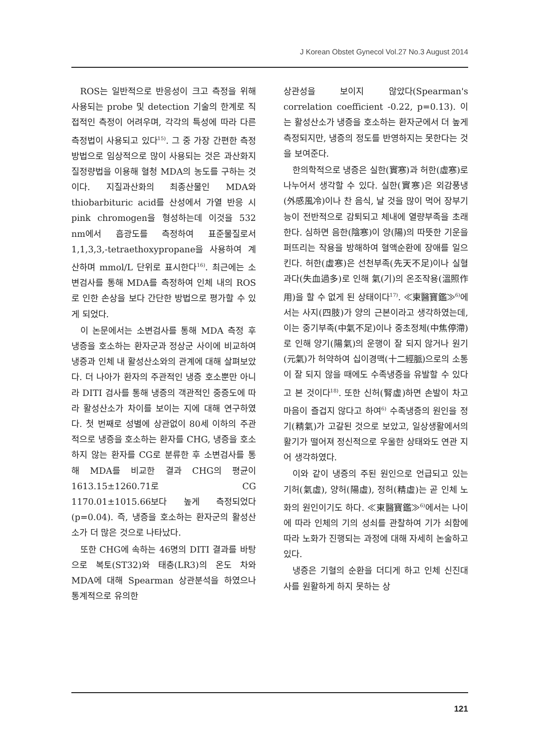J Korean Obstet Gynecol Vol.27 No.3 August 2014
ROS는 일반적으로 반응성이 크고 측정을 위해 사용되는 probe 및 detection 기술의 한계로 직접적인 측정이 어려우며, 각각의 특성에 따라 다른 측정법이 사용되고 있다<sup>15)</sup>. 그 중 가장 간편한 측정방법으로 임상적으로 많이 사용되는 것은 과산화지질정량법을 이용해 혈청 MDA의 농도를 구하는 것이다. 지질과산화의 최종산물인 MDA와 thiobarbituric acid를 산성에서 가열 반응 시 pink chromogen을 형성하는데 이것을 532 nm에서 흡광도를 측정하여 표준물질로서 1,1,3,3,-tetraethoxypropane을 사용하여 계산하며 mmol/L 단위로 표시한다<sup>16)</sup>. 최근에는 소변검사를 통해 MDA를 측정하여 인체 내의 ROS로 인한 손상을 보다 간단한 방법으로 평가할 수 있게 되었다.
이 논문에서는 소변검사를 통해 MDA 측정 후 냉증을 호소하는 환자군과 정상군 사이에 비교하여 냉증과 인체 내 활성산소와의 관계에 대해 살펴보았다. 더 나아가 환자의 주관적인 냉증 호소뿐만 아니라 DITI 검사를 통해 냉증의 객관적인 중증도에 따라 활성산소가 차이를 보이는 지에 대해 연구하였다. 첫 번째로 성별에 상관없이 80세 이하의 주관적으로 냉증을 호소하는 환자를 CHG, 냉증을 호소하지 않는 환자를 CG로 분류한 후 소변검사를 통해 MDA를 비교한 결과 CHG의 평균이 1613.15±1260.71로 CG 1170.01±1015.66보다 높게 측정되었다(p=0.04). 즉, 냉증을 호소하는 환자군의 활성산소가 더 많은 것으로 나타났다.
또한 CHG에 속하는 46명의 DITI 결과를 바탕으로 복토(ST32)와 태충(LR3)의 온도 차와 MDA에 대해 Spearman 상관분석을 하였으나 통계적으로 유의한
상관성을 보이지 않았다(Spearman's correlation coefficient -0.22, p=0.13). 이는 활성산소가 냉증을 호소하는 환자군에서 더 높게 측정되지만, 냉증의 정도를 반영하지는 못한다는 것을 보여준다.
한의학적으로 냉증은 실한(實寒)과 허한(虛寒)로 나누어서 생각할 수 있다. 실한(實寒)은 외감풍냉(外感風冷)이나 찬 음식, 날 것을 많이 먹어 장부기능이 전반적으로 감퇴되고 체내에 열량부족을 초래한다. 심하면 음한(陰寒)이 양(陽)의 따뜻한 기운을 퍼뜨리는 작용을 방해하여 혈액순환에 장애를 일으킨다. 허한(虛寒)은 선천부족(先天不足)이나 실혈과다(失血過多)로 인해 氣(기)의 온조작용(溫照作用)을 할 수 없게 된 상태이다<sup>17)</sup>. ≪東醫寶鑑≫<sup>6)</sup>에서는 사지(四肢)가 양의 근본이라고 생각하였는데, 이는 중기부족(中氣不足)이나 중초정체(中焦停滯)로 인해 양기(陽氣)의 운행이 잘 되지 않거나 원기(元氣)가 허약하여 십이경맥(十二經脈)으로의 소통이 잘 되지 않을 때에도 수족냉증을 유발할 수 있다고 본 것이다<sup>18)</sup>. 또한 신허(腎虛)하면 손발이 차고 마음이 즐겁지 않다고 하여<sup>6)</sup> 수족냉증의 원인을 정기(精氣)가 고갈된 것으로 보았고, 일상생활에서의 활기가 떨어져 정신적으로 우울한 상태와도 연관 지어 생각하였다.
이와 같이 냉증의 주된 원인으로 언급되고 있는 기허(氣虛), 양허(陽虛), 정허(精虛)는 곧 인체 노화의 원인이기도 하다. ≪東醫寶鑑≫<sup>6)</sup>에서는 나이에 따라 인체의 기의 성쇠를 관찰하여 기가 쇠함에 따라 노화가 진행되는 과정에 대해 자세히 논술하고 있다.
냉증은 기혈의 순환을 더디게 하고 인체 신진대사를 원활하게 하지 못하는 상
121